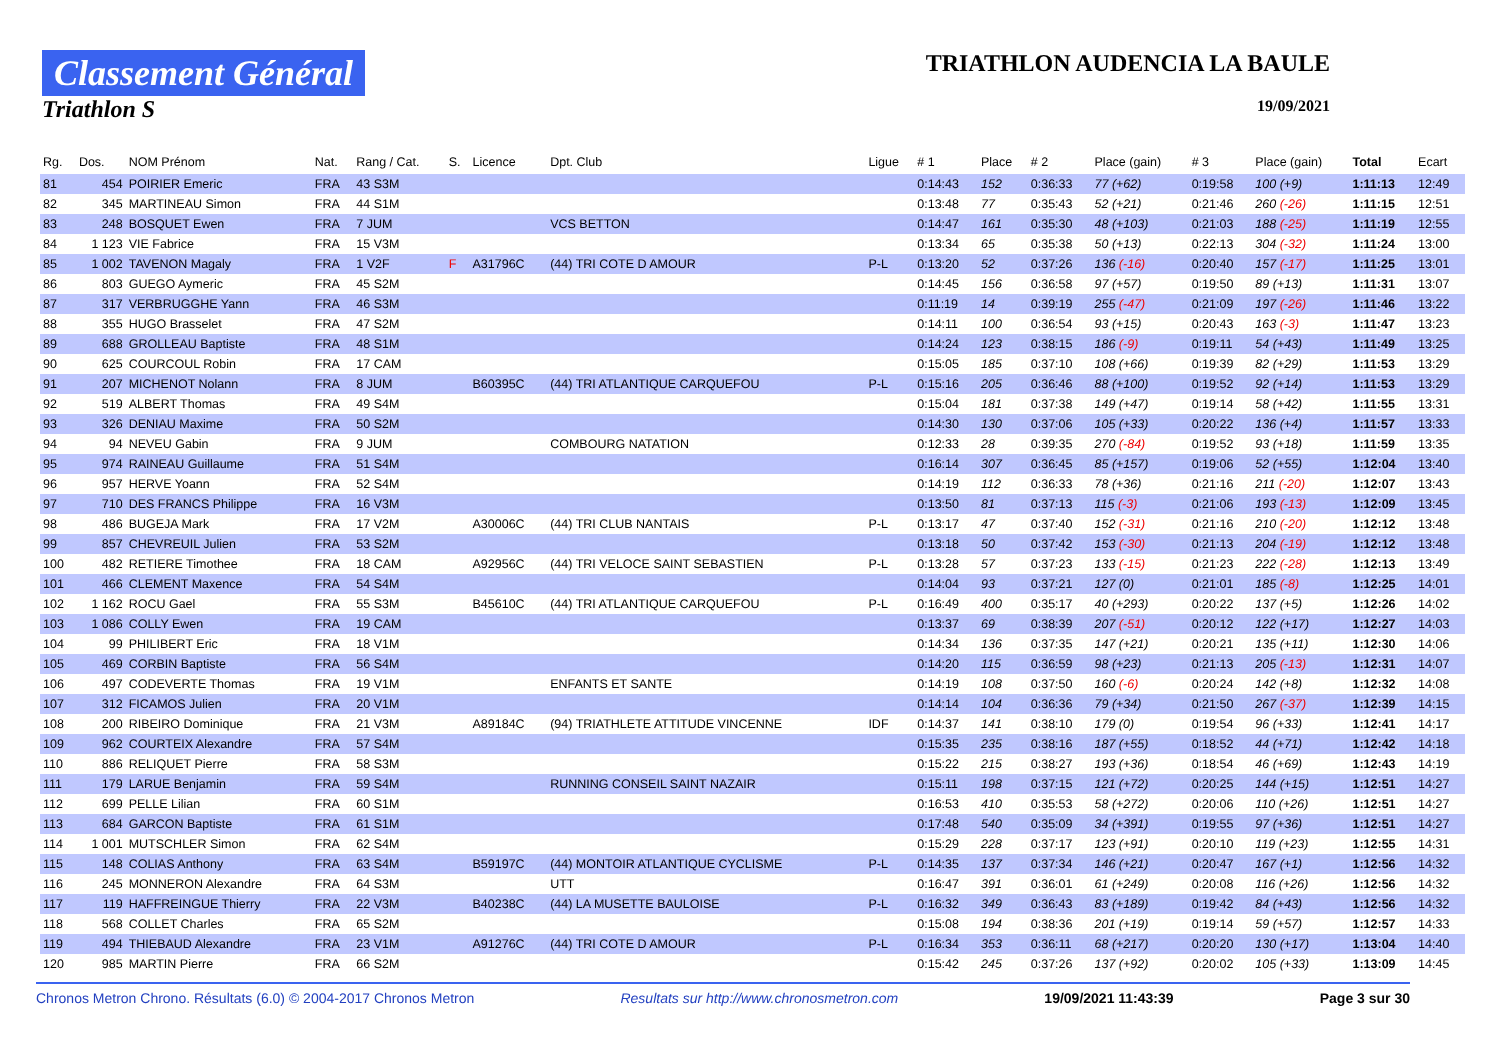Classement Général
Triathlon S
TRIATHLON AUDENCIA LA BAULE
19/09/2021
| Rg. | Dos. | NOM Prénom | Nat. | Rang / Cat. | S. | Licence | Dpt. Club | Ligue | # 1 | Place | # 2 | Place (gain) | # 3 | Place (gain) | Total | Ecart |
| --- | --- | --- | --- | --- | --- | --- | --- | --- | --- | --- | --- | --- | --- | --- | --- | --- |
| 81 | 454 | POIRIER Emeric | FRA | 43 S3M | | | | | 0:14:43 | 152 | 0:36:33 | 77 (+62) | 0:19:58 | 100 (+9) | 1:11:13 | 12:49 |
| 82 | 345 | MARTINEAU Simon | FRA | 44 S1M | | | | | 0:13:48 | 77 | 0:35:43 | 52 (+21) | 0:21:46 | 260 (-26) | 1:11:15 | 12:51 |
| 83 | 248 | BOSQUET Ewen | FRA | 7 JUM | | | VCS BETTON | | 0:14:47 | 161 | 0:35:30 | 48 (+103) | 0:21:03 | 188 (-25) | 1:11:19 | 12:55 |
| 84 | 1 123 | VIE Fabrice | FRA | 15 V3M | | | | | 0:13:34 | 65 | 0:35:38 | 50 (+13) | 0:22:13 | 304 (-32) | 1:11:24 | 13:00 |
| 85 | 1 002 | TAVENON Magaly | FRA | 1 V2F | F | A31796C | (44) TRI COTE D AMOUR | P-L | 0:13:20 | 52 | 0:37:26 | 136 (-16) | 0:20:40 | 157 (-17) | 1:11:25 | 13:01 |
| 86 | 803 | GUEGO Aymeric | FRA | 45 S2M | | | | | 0:14:45 | 156 | 0:36:58 | 97 (+57) | 0:19:50 | 89 (+13) | 1:11:31 | 13:07 |
| 87 | 317 | VERBRUGGHE Yann | FRA | 46 S3M | | | | | 0:11:19 | 14 | 0:39:19 | 255 (-47) | 0:21:09 | 197 (-26) | 1:11:46 | 13:22 |
| 88 | 355 | HUGO Brasselet | FRA | 47 S2M | | | | | 0:14:11 | 100 | 0:36:54 | 93 (+15) | 0:20:43 | 163 (-3) | 1:11:47 | 13:23 |
| 89 | 688 | GROLLEAU Baptiste | FRA | 48 S1M | | | | | 0:14:24 | 123 | 0:38:15 | 186 (-9) | 0:19:11 | 54 (+43) | 1:11:49 | 13:25 |
| 90 | 625 | COURCOUL Robin | FRA | 17 CAM | | | | | 0:15:05 | 185 | 0:37:10 | 108 (+66) | 0:19:39 | 82 (+29) | 1:11:53 | 13:29 |
| 91 | 207 | MICHENOT Nolann | FRA | 8 JUM | | B60395C | (44) TRI ATLANTIQUE CARQUEFOU | P-L | 0:15:16 | 205 | 0:36:46 | 88 (+100) | 0:19:52 | 92 (+14) | 1:11:53 | 13:29 |
| 92 | 519 | ALBERT Thomas | FRA | 49 S4M | | | | | 0:15:04 | 181 | 0:37:38 | 149 (+47) | 0:19:14 | 58 (+42) | 1:11:55 | 13:31 |
| 93 | 326 | DENIAU Maxime | FRA | 50 S2M | | | | | 0:14:30 | 130 | 0:37:06 | 105 (+33) | 0:20:22 | 136 (+4) | 1:11:57 | 13:33 |
| 94 | 94 | NEVEU Gabin | FRA | 9 JUM | | | COMBOURG NATATION | | 0:12:33 | 28 | 0:39:35 | 270 (-84) | 0:19:52 | 93 (+18) | 1:11:59 | 13:35 |
| 95 | 974 | RAINEAU Guillaume | FRA | 51 S4M | | | | | 0:16:14 | 307 | 0:36:45 | 85 (+157) | 0:19:06 | 52 (+55) | 1:12:04 | 13:40 |
| 96 | 957 | HERVE Yoann | FRA | 52 S4M | | | | | 0:14:19 | 112 | 0:36:33 | 78 (+36) | 0:21:16 | 211 (-20) | 1:12:07 | 13:43 |
| 97 | 710 | DES FRANCS Philippe | FRA | 16 V3M | | | | | 0:13:50 | 81 | 0:37:13 | 115 (-3) | 0:21:06 | 193 (-13) | 1:12:09 | 13:45 |
| 98 | 486 | BUGEJA Mark | FRA | 17 V2M | | A30006C | (44) TRI CLUB NANTAIS | P-L | 0:13:17 | 47 | 0:37:40 | 152 (-31) | 0:21:16 | 210 (-20) | 1:12:12 | 13:48 |
| 99 | 857 | CHEVREUIL Julien | FRA | 53 S2M | | | | | 0:13:18 | 50 | 0:37:42 | 153 (-30) | 0:21:13 | 204 (-19) | 1:12:12 | 13:48 |
| 100 | 482 | RETIERE Timothee | FRA | 18 CAM | | A92956C | (44) TRI VELOCE SAINT SEBASTIEN | P-L | 0:13:28 | 57 | 0:37:23 | 133 (-15) | 0:21:23 | 222 (-28) | 1:12:13 | 13:49 |
| 101 | 466 | CLEMENT Maxence | FRA | 54 S4M | | | | | 0:14:04 | 93 | 0:37:21 | 127 (0) | 0:21:01 | 185 (-8) | 1:12:25 | 14:01 |
| 102 | 1 162 | ROCU Gael | FRA | 55 S3M | | B45610C | (44) TRI ATLANTIQUE CARQUEFOU | P-L | 0:16:49 | 400 | 0:35:17 | 40 (+293) | 0:20:22 | 137 (+5) | 1:12:26 | 14:02 |
| 103 | 1 086 | COLLY Ewen | FRA | 19 CAM | | | | | 0:13:37 | 69 | 0:38:39 | 207 (-51) | 0:20:12 | 122 (+17) | 1:12:27 | 14:03 |
| 104 | 99 | PHILIBERT Eric | FRA | 18 V1M | | | | | 0:14:34 | 136 | 0:37:35 | 147 (+21) | 0:20:21 | 135 (+11) | 1:12:30 | 14:06 |
| 105 | 469 | CORBIN Baptiste | FRA | 56 S4M | | | | | 0:14:20 | 115 | 0:36:59 | 98 (+23) | 0:21:13 | 205 (-13) | 1:12:31 | 14:07 |
| 106 | 497 | CODEVERTE Thomas | FRA | 19 V1M | | | ENFANTS ET SANTE | | 0:14:19 | 108 | 0:37:50 | 160 (-6) | 0:20:24 | 142 (+8) | 1:12:32 | 14:08 |
| 107 | 312 | FICAMOS Julien | FRA | 20 V1M | | | | | 0:14:14 | 104 | 0:36:36 | 79 (+34) | 0:21:50 | 267 (-37) | 1:12:39 | 14:15 |
| 108 | 200 | RIBEIRO Dominique | FRA | 21 V3M | | A89184C | (94) TRIATHLETE ATTITUDE VINCENNE | IDF | 0:14:37 | 141 | 0:38:10 | 179 (0) | 0:19:54 | 96 (+33) | 1:12:41 | 14:17 |
| 109 | 962 | COURTEIX Alexandre | FRA | 57 S4M | | | | | 0:15:35 | 235 | 0:38:16 | 187 (+55) | 0:18:52 | 44 (+71) | 1:12:42 | 14:18 |
| 110 | 886 | RELIQUET Pierre | FRA | 58 S3M | | | | | 0:15:22 | 215 | 0:38:27 | 193 (+36) | 0:18:54 | 46 (+69) | 1:12:43 | 14:19 |
| 111 | 179 | LARUE Benjamin | FRA | 59 S4M | | | RUNNING CONSEIL SAINT NAZAIR | | 0:15:11 | 198 | 0:37:15 | 121 (+72) | 0:20:25 | 144 (+15) | 1:12:51 | 14:27 |
| 112 | 699 | PELLE Lilian | FRA | 60 S1M | | | | | 0:16:53 | 410 | 0:35:53 | 58 (+272) | 0:20:06 | 110 (+26) | 1:12:51 | 14:27 |
| 113 | 684 | GARCON Baptiste | FRA | 61 S1M | | | | | 0:17:48 | 540 | 0:35:09 | 34 (+391) | 0:19:55 | 97 (+36) | 1:12:51 | 14:27 |
| 114 | 1 001 | MUTSCHLER Simon | FRA | 62 S4M | | | | | 0:15:29 | 228 | 0:37:17 | 123 (+91) | 0:20:10 | 119 (+23) | 1:12:55 | 14:31 |
| 115 | 148 | COLIAS Anthony | FRA | 63 S4M | | B59197C | (44) MONTOIR ATLANTIQUE CYCLISME | P-L | 0:14:35 | 137 | 0:37:34 | 146 (+21) | 0:20:47 | 167 (+1) | 1:12:56 | 14:32 |
| 116 | 245 | MONNERON Alexandre | FRA | 64 S3M | | | UTT | | 0:16:47 | 391 | 0:36:01 | 61 (+249) | 0:20:08 | 116 (+26) | 1:12:56 | 14:32 |
| 117 | 119 | HAFFREINGUE Thierry | FRA | 22 V3M | | B40238C | (44) LA MUSETTE BAULOISE | P-L | 0:16:32 | 349 | 0:36:43 | 83 (+189) | 0:19:42 | 84 (+43) | 1:12:56 | 14:32 |
| 118 | 568 | COLLET Charles | FRA | 65 S2M | | | | | 0:15:08 | 194 | 0:38:36 | 201 (+19) | 0:19:14 | 59 (+57) | 1:12:57 | 14:33 |
| 119 | 494 | THIEBAUD Alexandre | FRA | 23 V1M | | A91276C | (44) TRI COTE D AMOUR | P-L | 0:16:34 | 353 | 0:36:11 | 68 (+217) | 0:20:20 | 130 (+17) | 1:13:04 | 14:40 |
| 120 | 985 | MARTIN Pierre | FRA | 66 S2M | | | | | 0:15:42 | 245 | 0:37:26 | 137 (+92) | 0:20:02 | 105 (+33) | 1:13:09 | 14:45 |
Chronos Metron Chrono. Résultats (6.0) © 2004-2017 Chronos Metron Resultats sur http://www.chronosmetron.com 19/09/2021 11:43:39 Page 3 sur 30